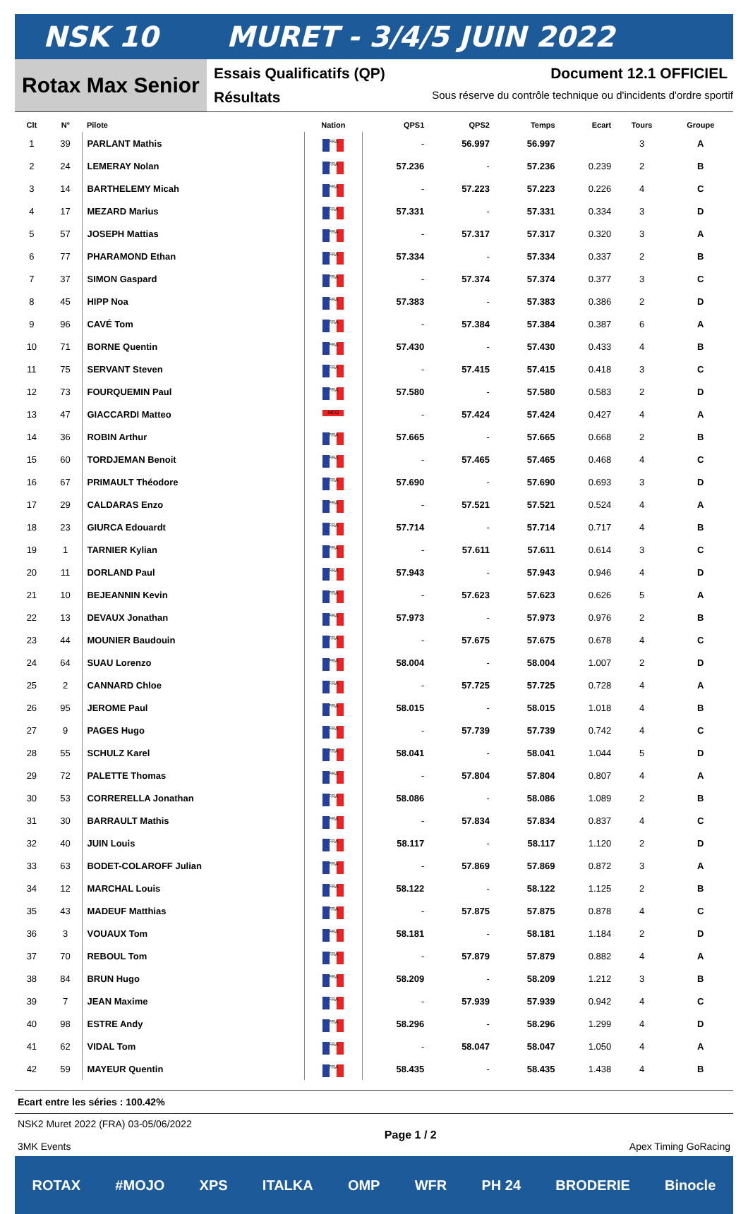NSK 10 MURET - 3/4/5 JUIN 2022
Rotax Max Senior
Essais Qualificatifs (QP) Document 12.1 OFFICIEL
Résultats Sous réserve du contrôle technique ou d'incidents d'ordre sportif
| Clt | N° | Pilote | Nation | QPS1 | QPS2 | Temps | Ecart | Tours | Groupe |
| --- | --- | --- | --- | --- | --- | --- | --- | --- | --- |
| 1 | 39 | PARLANT Mathis | FRA | - | 56.997 | 56.997 | | 3 | A |
| 2 | 24 | LEMERAY Nolan | FRA | 57.236 | - | 57.236 | 0.239 | 2 | B |
| 3 | 14 | BARTHELEMY Micah | FRA | - | 57.223 | 57.223 | 0.226 | 4 | C |
| 4 | 17 | MEZARD Marius | FRA | 57.331 | - | 57.331 | 0.334 | 3 | D |
| 5 | 57 | JOSEPH Mattias | FRA | - | 57.317 | 57.317 | 0.320 | 3 | A |
| 6 | 77 | PHARAMOND Ethan | FRA | 57.334 | - | 57.334 | 0.337 | 2 | B |
| 7 | 37 | SIMON Gaspard | FRA | - | 57.374 | 57.374 | 0.377 | 3 | C |
| 8 | 45 | HIPP Noa | FRA | 57.383 | - | 57.383 | 0.386 | 2 | D |
| 9 | 96 | CAVÉ Tom | FRA | - | 57.384 | 57.384 | 0.387 | 6 | A |
| 10 | 71 | BORNE Quentin | FRA | 57.430 | - | 57.430 | 0.433 | 4 | B |
| 11 | 75 | SERVANT Steven | FRA | - | 57.415 | 57.415 | 0.418 | 3 | C |
| 12 | 73 | FOURQUEMIN Paul | FRA | 57.580 | - | 57.580 | 0.583 | 2 | D |
| 13 | 47 | GIACCARDI Matteo | MCO | - | 57.424 | 57.424 | 0.427 | 4 | A |
| 14 | 36 | ROBIN Arthur | FRA | 57.665 | - | 57.665 | 0.668 | 2 | B |
| 15 | 60 | TORDJEMAN Benoit | FRA | - | 57.465 | 57.465 | 0.468 | 4 | C |
| 16 | 67 | PRIMAULT Théodore | FRA | 57.690 | - | 57.690 | 0.693 | 3 | D |
| 17 | 29 | CALDARAS Enzo | FRA | - | 57.521 | 57.521 | 0.524 | 4 | A |
| 18 | 23 | GIURCA Edouardt | FRA | 57.714 | - | 57.714 | 0.717 | 4 | B |
| 19 | 1 | TARNIER Kylian | FRA | - | 57.611 | 57.611 | 0.614 | 3 | C |
| 20 | 11 | DORLAND Paul | FRA | 57.943 | - | 57.943 | 0.946 | 4 | D |
| 21 | 10 | BEJEANNIN Kevin | FRA | - | 57.623 | 57.623 | 0.626 | 5 | A |
| 22 | 13 | DEVAUX Jonathan | FRA | 57.973 | - | 57.973 | 0.976 | 2 | B |
| 23 | 44 | MOUNIER Baudouin | FRA | - | 57.675 | 57.675 | 0.678 | 4 | C |
| 24 | 64 | SUAU Lorenzo | FRA | 58.004 | - | 58.004 | 1.007 | 2 | D |
| 25 | 2 | CANNARD Chloe | FRA | - | 57.725 | 57.725 | 0.728 | 4 | A |
| 26 | 95 | JEROME Paul | FRA | 58.015 | - | 58.015 | 1.018 | 4 | B |
| 27 | 9 | PAGES Hugo | FRA | - | 57.739 | 57.739 | 0.742 | 4 | C |
| 28 | 55 | SCHULZ Karel | FRA | 58.041 | - | 58.041 | 1.044 | 5 | D |
| 29 | 72 | PALETTE Thomas | FRA | - | 57.804 | 57.804 | 0.807 | 4 | A |
| 30 | 53 | CORRERELLA Jonathan | FRA | 58.086 | - | 58.086 | 1.089 | 2 | B |
| 31 | 30 | BARRAULT Mathis | FRA | - | 57.834 | 57.834 | 0.837 | 4 | C |
| 32 | 40 | JUIN Louis | FRA | 58.117 | - | 58.117 | 1.120 | 2 | D |
| 33 | 63 | BODET-COLAROFF Julian | FRA | - | 57.869 | 57.869 | 0.872 | 3 | A |
| 34 | 12 | MARCHAL Louis | FRA | 58.122 | - | 58.122 | 1.125 | 2 | B |
| 35 | 43 | MADEUF Matthias | FRA | - | 57.875 | 57.875 | 0.878 | 4 | C |
| 36 | 3 | VOUAUX Tom | FRA | 58.181 | - | 58.181 | 1.184 | 2 | D |
| 37 | 70 | REBOUL Tom | FRA | - | 57.879 | 57.879 | 0.882 | 4 | A |
| 38 | 84 | BRUN Hugo | FRA | 58.209 | - | 58.209 | 1.212 | 3 | B |
| 39 | 7 | JEAN Maxime | FRA | - | 57.939 | 57.939 | 0.942 | 4 | C |
| 40 | 98 | ESTRE Andy | FRA | 58.296 | - | 58.296 | 1.299 | 4 | D |
| 41 | 62 | VIDAL Tom | FRA | - | 58.047 | 58.047 | 1.050 | 4 | A |
| 42 | 59 | MAYEUR Quentin | FRA | 58.435 | - | 58.435 | 1.438 | 4 | B |
Ecart entre les séries : 100.42%
NSK2 Muret 2022 (FRA) 03-05/06/2022
3MK Events
Page 1 / 2 Apex Timing GoRacing
ROTAX #MOJO XPS ITALKA OMP WFR PH 24 BRODERIE Binocle